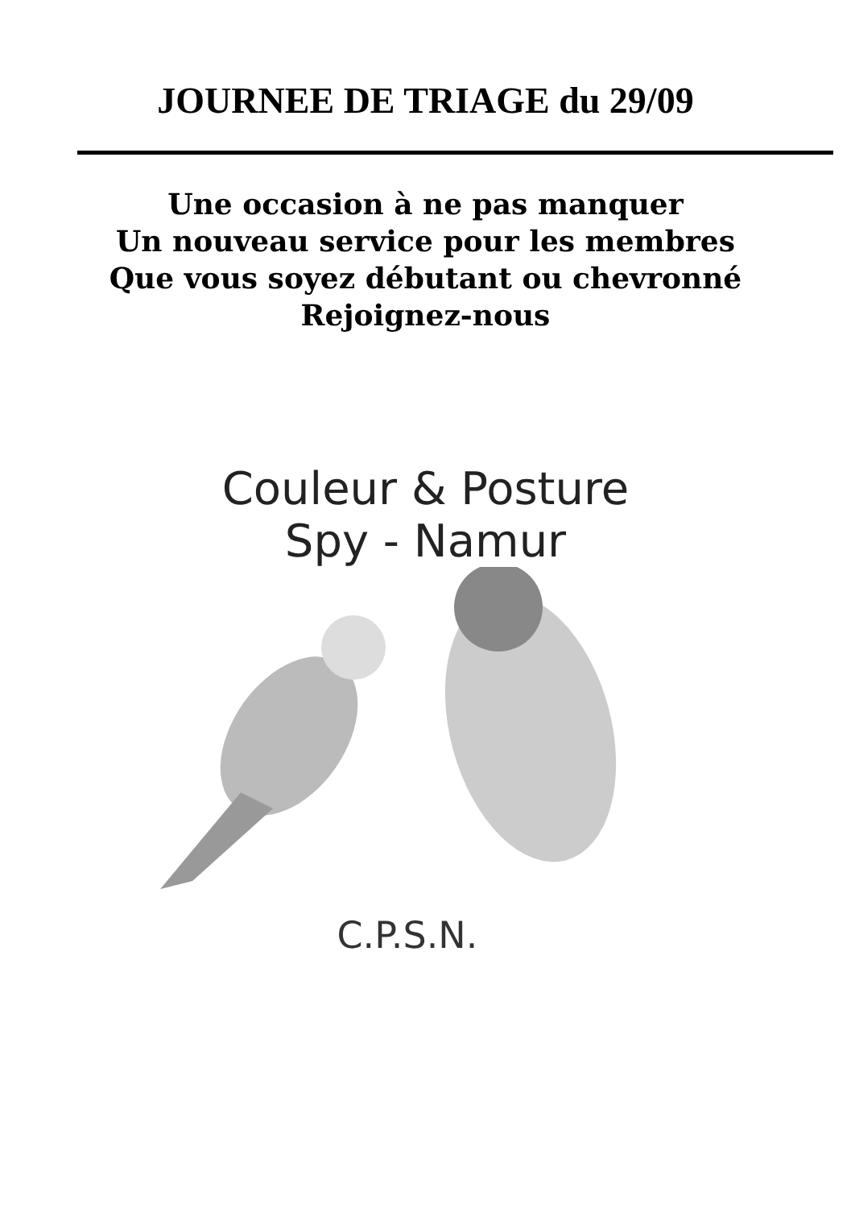JOURNEE DE TRIAGE du 29/09
Une occasion à ne pas manquer
Un nouveau service pour les membres
Que vous soyez débutant ou chevronné
Rejoignez-nous
Couleur & Posture
Spy - Namur
C.P.S.N.